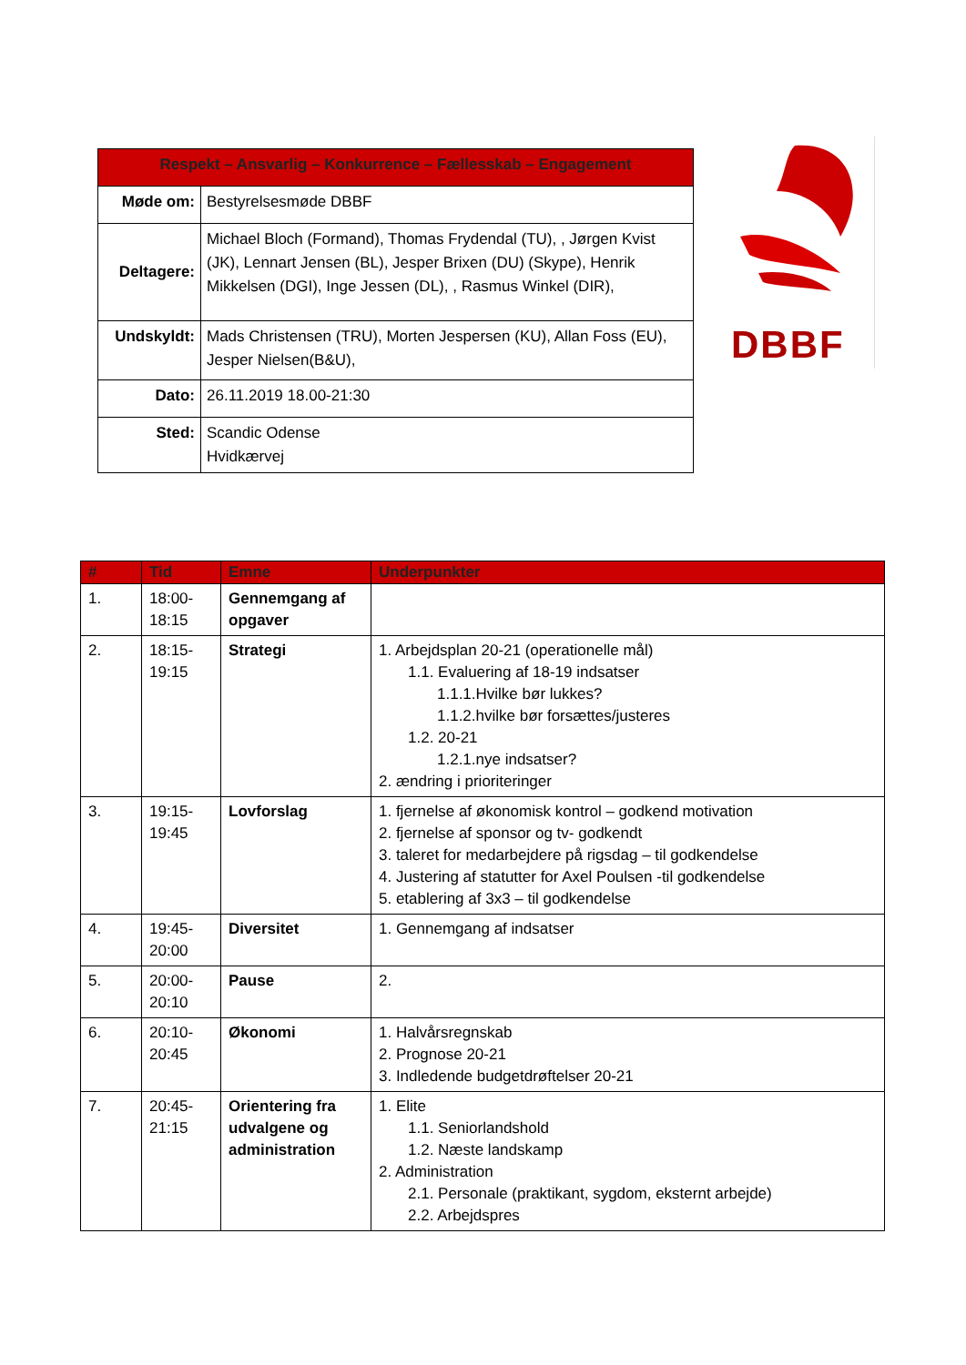| Respekt – Ansvarlig – Konkurrence – Fællesskab – Engagement | |
| Møde om: | Bestyrelsesmøde DBBF |
| Deltagere: | Michael Bloch (Formand), Thomas Frydendal (TU), , Jørgen Kvist (JK), Lennart Jensen (BL), Jesper Brixen (DU) (Skype), Henrik Mikkelsen (DGI), Inge Jessen (DL), , Rasmus Winkel (DIR), |
| Undskyldt: | Mads Christensen (TRU), Morten Jespersen (KU), Allan Foss (EU), Jesper Nielsen(B&U), |
| Dato: | 26.11.2019 18.00-21:30 |
| Sted: | Scandic Odense Hvidkærvej |
DBBF
| # | Tid | Emne | Underpunkter |
| --- | --- | --- | --- |
| 1. | 18:00- 18:15 | Gennemgang af opgaver | |
| 2. | 18:15- 19:15 | Strategi | 1. Arbejdsplan 20-21 (operationelle mål) 1.1. Evaluering af 18-19 indsatser 1.1.1.Hvilke bør lukkes? 1.1.2.hvilke bør forsættes/justeres 1.2. 20-21 1.2.1.nye indsatser? 2. ændring i prioriteringer |
| 3. | 19:15- 19:45 | Lovforslag | 1. fjernelse af økonomisk kontrol – godkend motivation 2. fjernelse af sponsor og tv- godkendt 3. taleret for medarbejdere på rigsdag – til godkendelse 4. Justering af statutter for Axel Poulsen -til godkendelse 5. etablering af 3x3 – til godkendelse |
| 4. | 19:45- 20:00 | Diversitet | 1. Gennemgang af indsatser |
| 5. | 20:00- 20:10 | Pause | 2. |
| 6. | 20:10- 20:45 | Økonomi | 1. Halvårsregnskab 2. Prognose 20-21 3. Indledende budgetdrøftelser 20-21 |
| 7. | 20:45- 21:15 | Orientering fra udvalgene og administration | 1. Elite 1.1. Seniorlandshold 1.2. Næste landskamp 2. Administration 2.1. Personale (praktikant, sygdom, eksternt arbejde) 2.2. Arbejdspres |